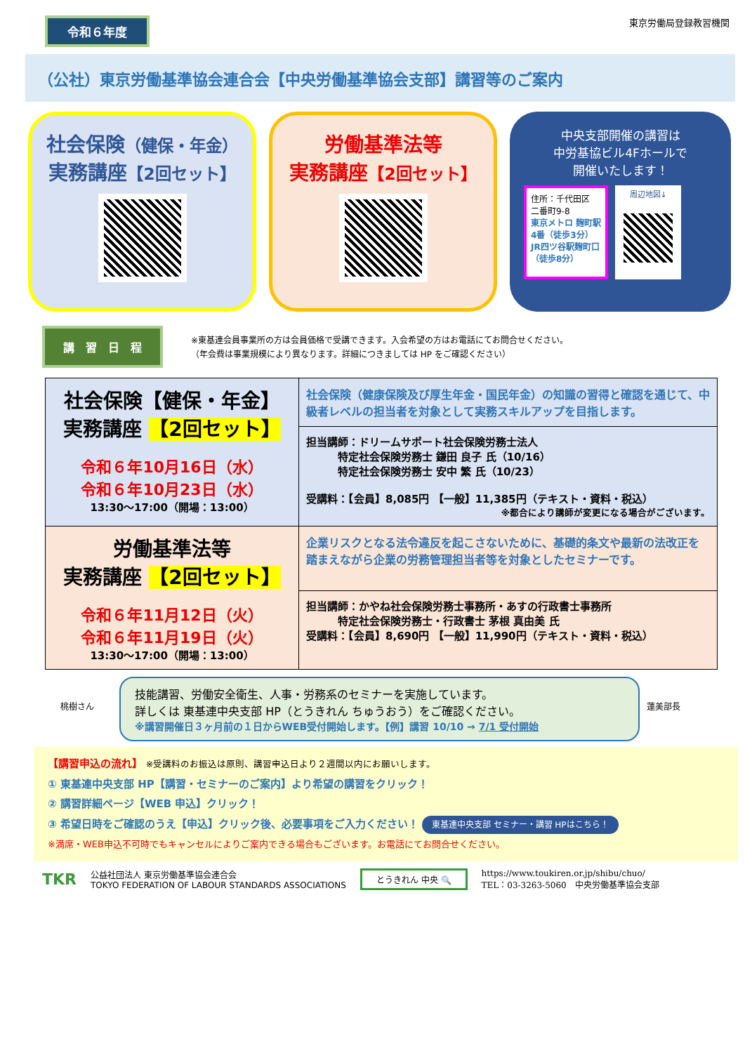令和６年度
東京労働局登録教習機関
（公社）東京労働基準協会連合会【中央労働基準協会支部】講習等のご案内
社会保険（健保・年金）
実務講座【2回セット】
労働基準法等
実務講座【2回セット】
中央支部開催の講習は
中労基協ビル4Fホールで
開催いたします！
住所：千代田区
二番町9-8
東京メトロ 麹町駅
4番（徒歩3分）
JR四ツ谷駅麹町口
（徒歩8分）
周辺地図↓
講　習　日　程
※東基連会員事業所の方は会員価格で受講できます。入会希望の方はお電話にてお問合せください。
（年会費は事業規模により異なります。詳細につきましては HP をご確認ください）
| 社会保険【健保・年金】 実務講座 【2回セット】 令和６年10月16日（水） 令和６年10月23日（水） 13:30〜17:00（開場：13:00） | 社会保険（健康保険及び厚生年金・国民年金）の知識の習得と確認を通じて、中級者レベルの担当者を対象として実務スキルアップを目指します。 |
| | 担当講師：ドリームサポート社会保険労務士法人 特定社会保険労務士 鎌田 良子 氏（10/16） 特定社会保険労務士 安中 繁 氏（10/23） 受講料：【会員】8,085円 【一般】11,385円（テキスト・資料・税込） ※都合により講師が変更になる場合がございます。 |
| 労働基準法等 実務講座 【2回セット】 令和６年11月12日（火） 令和６年11月19日（火） 13:30〜17:00（開場：13:00） | 企業リスクとなる法令違反を起こさないために、基礎的条文や最新の法改正を踏まえながら企業の労務管理担当者等を対象としたセミナーです。 |
| | 担当講師：かやね社会保険労務士事務所・あすの行政書士事務所 特定社会保険労務士・行政書士 茅根 真由美 氏 受講料：【会員】8,690円 【一般】11,990円（テキスト・資料・税込） |
桃樹さん
技能講習、労働安全衛生、人事・労務系のセミナーを実施しています。
詳しくは 東基連中央支部 HP（とうきれん ちゅうおう）をご確認ください。
※講習開催日３ヶ月前の１日からWEB受付開始します。【例】講習 10/10 → 7/1 受付開始
蓮美部長
【講習申込の流れ】 ※受講料のお振込は原則、講習申込日より２週間以内にお願いします。
① 東基連中央支部 HP【講習・セミナーのご案内】より希望の講習をクリック！
② 講習詳細ページ【WEB 申込】クリック！
③ 希望日時をご確認のうえ【申込】クリック後、必要事項をご入力ください！ 東基連中央支部 セミナー・講習 HPはこちら！
※満席・WEB申込不可時でもキャンセルによりご案内できる場合もございます。お電話にてお問合せください。
TKR 公益社団法人 東京労働基準協会連合会
TOKYO FEDERATION OF LABOUR STANDARDS ASSOCIATIONS とうきれん 中央 🔍 https://www.toukiren.or.jp/shibu/chuo/
TEL：03-3263-5060　中央労働基準協会支部